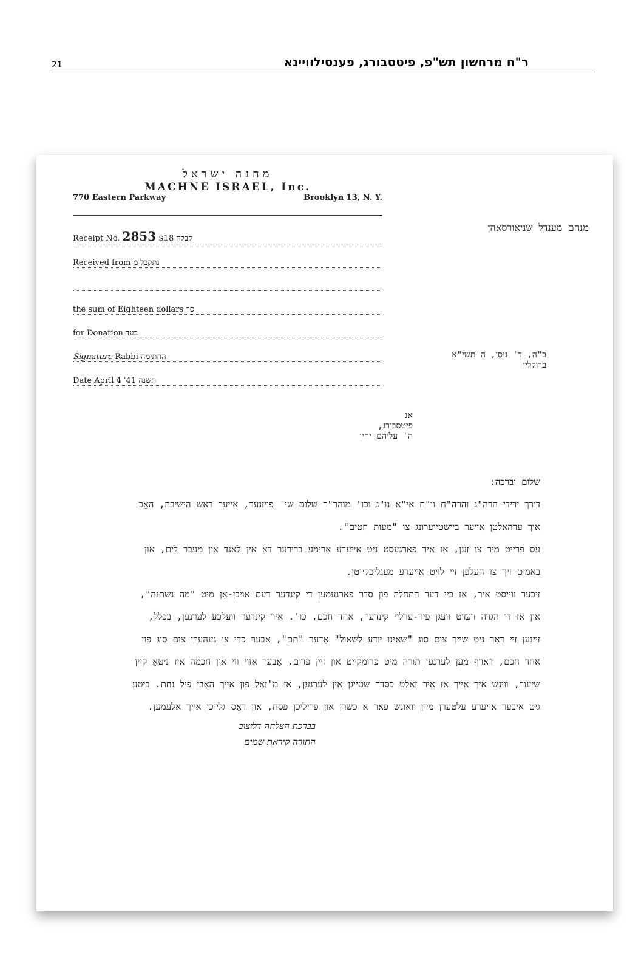21
ר"ח מרחשון תש"פ, פיטסבורג, פענסילוויינא
מחנה ישראל
MACHNE ISRAEL, Inc.
770 Eastern Parkway Brooklyn 13, N. Y.
Receipt No. 2853 קבלה $18
Received from נתקבל מ
the sum of Eighteen dollars סך
for Donation בעד
Signature Rabbi החתימה
Date April 4 '41 תשנה
מנחם מענדל שניאורסאהן
ב"ה, ד' ניסן, ה'תשי"א
ברוקלין
אנ
פיטסבורג,
ה' עליהם יחיו
שלום וברכה:
דורך ידידי הרה"ג והרה"ח וו"ח אי"א נו"נ וכו' מוהר"ר שלום שי' פויזנער, אייער ראש הישיבה, האָב איך ערהאלטן אייער ביישטייערונג צו "מעות חטים".
עס פרייט מיר צו זען, אז איר פארגעסט ניט אייערע אָרימע ברידער דאָ אין לאנד און מעבר לים, און באמיט זיך צו העלפן זיי לויט אייערע מעגליכקייטן.
זיכער ווייסט איר, אז ביי דער התחלה פון סדר פארנעמען די קינדער דעם אויבן-אָן מיט "מה נשתנה", און אז די הגדה רעדט וועגן פיר-ערליי קינדער, אחד חכם, כו'. איר קינדער וועלכע לערנען, בכלל, זיינען זיי דאָך ניט שייך צום סוג "שאינו יודע לשאול" אָדער "תם", אָבער כדי צו געהערן צום סוג פון אחד חכם, דארף מען לערנען תורה מיט פרומקייט און זיין פרום. אָבער אזוי ווי אין חכמה איז ניטאָ קיין שיעור, ווינש איך אייך אז איר זאָלט כסדר שטייגן אין לערנען, אז מ'זאָל פון אייך האָבן פיל נחת. ביטע גיט איבער אייערע עלטערן מיין וואונש פאר א כשרן און פריליכן פסח, און דאָס גלייכן אייך אלעמען.
בברכת הצלחה דליצוב
התורה קיראת שמים